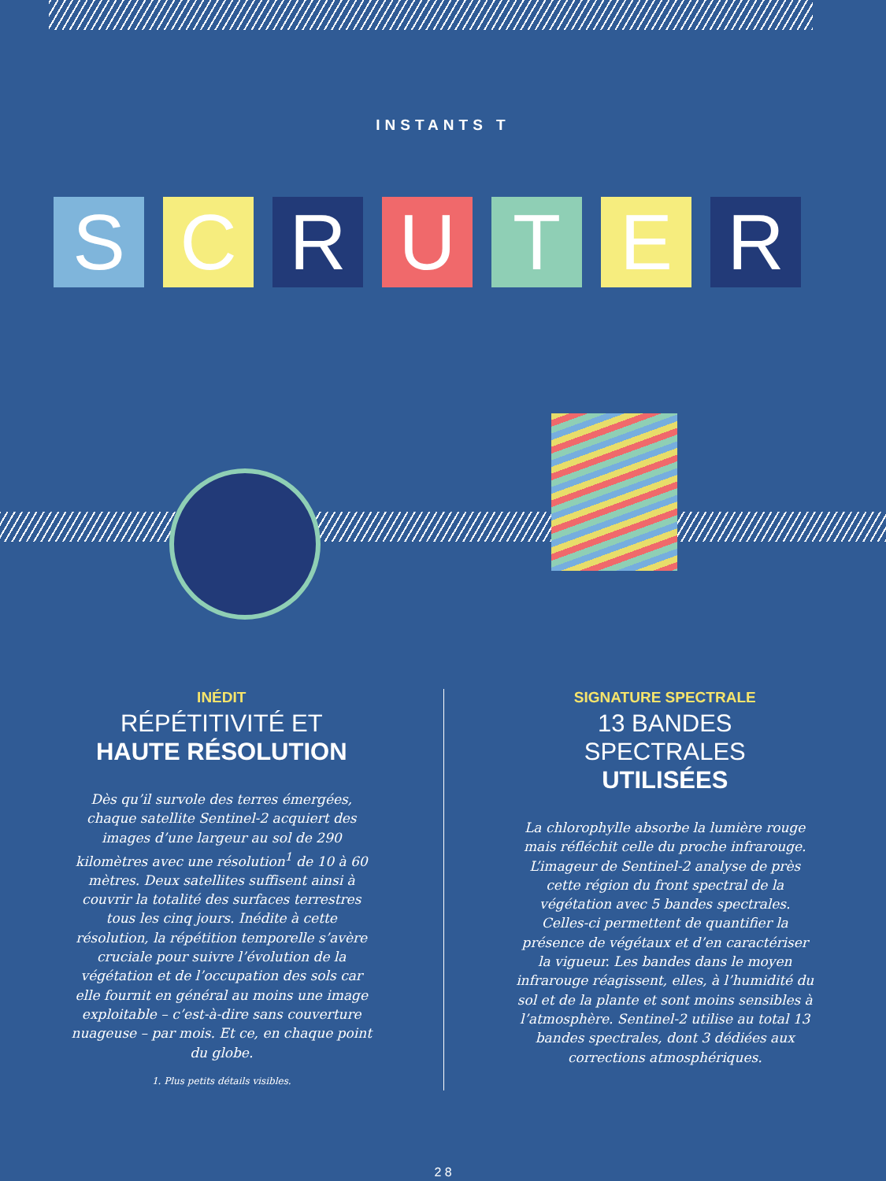INSTANTS T
S C R U T E R
INÉDIT
RÉPÉTITIVITÉ ET
HAUTE RÉSOLUTION
Dès qu’il survole des terres émergées, chaque satellite Sentinel-2 acquiert des images d’une largeur au sol de 290 kilomètres avec une résolution<sup>1</sup> de 10 à 60 mètres. Deux satellites suffisent ainsi à couvrir la totalité des surfaces terrestres tous les cinq jours. Inédite à cette résolution, la répétition temporelle s’avère cruciale pour suivre l’évolution de la végétation et de l’occupation des sols car elle fournit en général au moins une image exploitable – c’est-à-dire sans couverture nuageuse – par mois. Et ce, en chaque point du globe.
1. Plus petits détails visibles.
SIGNATURE SPECTRALE
13 BANDES SPECTRALES
UTILISÉES
La chlorophylle absorbe la lumière rouge mais réfléchit celle du proche infrarouge. L’imageur de Sentinel-2 analyse de près cette région du front spectral de la végétation avec 5 bandes spectrales. Celles-ci permettent de quantifier la présence de végétaux et d’en caractériser la vigueur. Les bandes dans le moyen infrarouge réagissent, elles, à l’humidité du sol et de la plante et sont moins sensibles à l’atmosphère. Sentinel-2 utilise au total 13 bandes spectrales, dont 3 dédiées aux corrections atmosphériques.
2 8